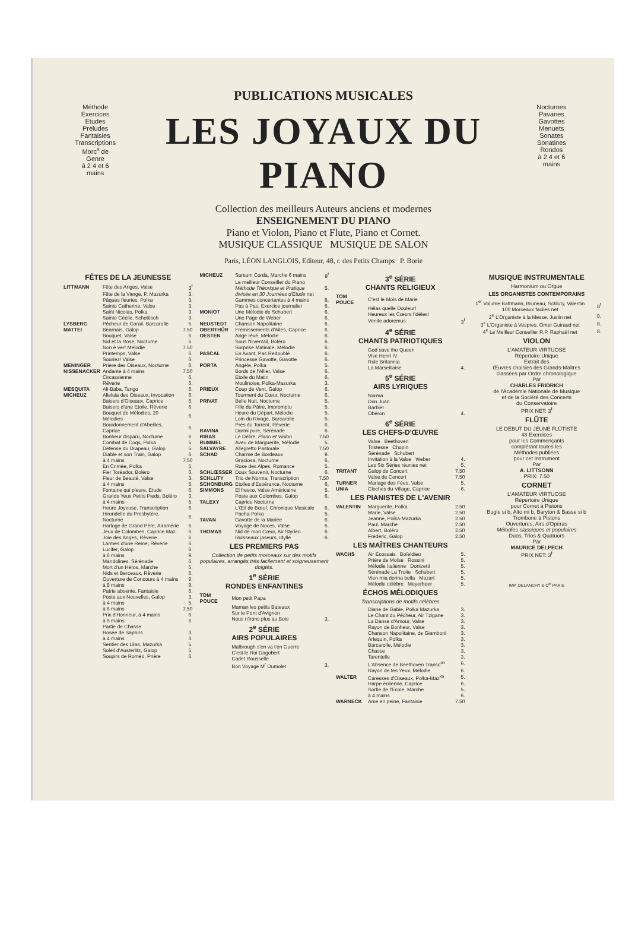PUBLICATIONS MUSICALES
Méthode
Exercices
Etudes
Préludes
Fantaisies
Transcriptions
Morc<sup>x</sup> de Genre
à 2 4 et 6 mains
LES JOYAUX DU PIANO
Collection des meilleurs Auteurs anciens et modernes
ENSEIGNEMENT DU PIANO
Piano et Violon, Piano et Flute, Piano et Cornet.
MUSIQUE CLASSIQUE MUSIQUE DE SALON
Nocturnes
Pavanes
Gavottes
Menuets
Sonates
Sonatines
Rondos
à 2 4 et 6 mains
Paris, LÉON LANGLOIS, Editeur, 48, r. des Petits Champs P. Borie
FÊTES DE LA JEUNESSE
| LITTMANN | Fête des Anges, Valse | 3<sup>f</sup> |
| | Fête de la Vierge, P. Mazurka | 3. |
| | Pâques fleuries, Polka | 3. |
| | Sainte Catherine, Valse | 3. |
| | Saint Nicolas, Polka | 3. |
| | Sainte Cécile, Schottisch | 3. |
| LYSBERG | Pêcheur de Corail, Barcarolle | 5. |
| MATTEI | Béarnais, Galop | 7.50 |
| | Bouquet, Valse | 6. |
| | Nid et la Rose, Nocturne | 5. |
| | Non è ver! Mélodie | 7.50 |
| | Printemps, Valse | 6. |
| | Souriez! Valse | 6. |
| MENINGER | Prière des Oiseaux, Nocturne | 6. |
| NISSENACKER | Andante à 4 mains | 7.50 |
| | Circassienne | 6. |
| | Rêverie | 6. |
| MESQUITA | Ali-Baba, Tango | 6. |
| MICHEUZ | Alleluia des Oiseaux, Invocation | 6. |
| | Baisers d'Oiseaux, Caprice | 6. |
| | Baisers d'une Etoile, Rêverie | 6. |
| | Bouquet de Mélodies, 20 Mélodies | 6. |
| | Bourdonnement d'Abeilles, Caprice | 6. |
| | Bonheur disparu, Nocturne | 6. |
| | Combat de Coqs, Polka | 5. |
| | Défense du Drapeau, Galop | 5. |
| | Diable et son Train, Galop | 6. |
| | à 4 mains | 7.50 |
| | En Crimée, Polka | 5. |
| | Fier Toréador, Boléro | 6. |
| | Fleur de Beauté, Valse | 3. |
| | à 4 mains | 5. |
| | Fontaine qui pleure, Etude | 6. |
| | Grands Yeux Petits Pieds, Boléro | 3. |
| | à 4 mains | 5. |
| | Heure Joyeuse, Transcription | 6. |
| | Hirondelle du Presbytère, Nocturne | 6. |
| | Horloge de Grand Père, Airamérie | 6. |
| | Jeux de Colombes, Caprice Maz. | 6. |
| | Joie des Anges, Rêverie | 6. |
| | Larmes d'une Reine, Rêverie | 6. |
| | Lucifer, Galop | 6. |
| | à 6 mains | 9. |
| | Mandolines, Sérénade | 6. |
| | Mort d'un Héros, Marche | 5. |
| | Nids et Berceaux, Rêverie | 6. |
| | Ouverture de Concours à 4 mains | 9. |
| | à 8 mains | 9. |
| | Patrie absente, Fantaisie | 6. |
| | Poste aux Nouvelles, Galop | 3. |
| | à 4 mains | 5. |
| | à 6 mains | 7.50 |
| | Prix d'Honneur, à 4 mains | 6. |
| | à 6 mains | 6. |
| | Partie de Chasse | |
| | Rosée de Saphirs | 3. |
| | à 4 mains | 3. |
| | Sentier des Lilas, Mazurka | 5. |
| | Soleil d'Austerlitz, Galop | 5. |
| | Soupirs de Roméo, Prière | 6. |
| MICHEUZ | Sursum Corda, Marche 6 mains | 9<sup>f</sup> |
| | Le meilleur Conseiller du Piano Méthode Théorique et Pratique divisée en 30 Journées d'Etude net | 5. |
| | Gammes concertantes à 4 mains | 8. |
| | Pas à Pas, Exercice journalier | 6. |
| MONIOT | Une Mélodie de Schubert | 6. |
| | Une Page de Weber | 6. |
| NEUSTEDT | Chanson Napolitaine | 6. |
| OBERTHÜR | Frémissements d'Ailes, Caprice | 6. |
| OESTEN | Ange rêvé, Mélodie | 6. |
| | Sous l'Eventail, Boléro | 6. |
| | Surprise Matinale, Mélodie | 6. |
| PASCAL | En Avant, Pas Redoublé | 6. |
| | Princesse Gavotte, Gavotte | 6. |
| PORTA | Angèle, Polka | 5. |
| | Bords de l'Allier, Valse | 6. |
| | Etoile du Matin | 6. |
| | Moulinoise, Polka-Mazurka | 3. |
| PRIEUX | Coup de Vent, Galop | 6. |
| | Tourment du Cœur, Nocturne | 6. |
| PRIVAT | Belle Nuit, Nocturne | 5. |
| | Fille du Pâtre, Impromptu | 5. |
| | Heure du Départ, Mélodie | 5. |
| | Loin du Rivage, Barcarolle | 5. |
| | Près du Torrent, Rêverie | 6. |
| RAVINA | Dormi pure, Sérénade | 6. |
| RIBAS | Le Délire, Piano et Violon | 7.50 |
| RUMMEL | Aveu de Marguerite, Mélodie | 5. |
| SALVAYRE | Allegretto Pastorale | 7.50 |
| SCHAD | Charme de Bordeaux | 9. |
| | Graciosa, Nocturne | 6. |
| | Rose des Alpes, Romance | 5. |
| SCHLŒSSER | Doux Souvenir, Nocturne | 6. |
| SCHLUTY | Trio de Norma, Transcription | 7.50 |
| SCHONBURG | Etoiles d'Espérance, Nocturne | 6. |
| SIMMONS | El fresco, Valse Américaine | 5. |
| | Poste aux Colombes, Galop | 6. |
| TALEXY | Caprice Nocturne | |
| | L'Œil de Bœuf, Chronique Musicale | 6. |
| | Pacha-Polka | 5. |
| TAVAN | Gavotte de la Mariée | 6. |
| | Voyage de Noces, Valse | 6. |
| THOMAS | Nid de mon Cœur, Air Styrien | 6. |
| | Ruisseaux jaseurs, Idylle | 6. |
LES PREMIERS PAS
Collection de petits morceaux sur des motifs populaires, arrangés très facilement et soigneusement doigtés.
1<sup>e</sup> SÉRIE
RONDES ENFANTINES
| TOM POUCE | Mon petit Papa | |
| | Maman les petits Bateaux | |
| | Sur le Pont d'Avignon | |
| | Nous n'irons plus au Bois | 3. |
2<sup>e</sup> SÉRIE
AIRS POPULAIRES
| | Malbrough s'en va t'en Guerre | |
| | C'est le Roi Dagobert | |
| | Cadet Rousselle | |
| | Bon Voyage M<sup>r</sup> Dumolet | 3. |
3<sup>e</sup> SÉRIE
CHANTS RELIGIEUX
| TOM POUCE | C'est le Mois de Marie | |
| | Hélas quelle Douleur! | |
| | Heureux les Cœurs fidèles! | |
| | Venite adoremus | 3<sup>f</sup> |
4<sup>e</sup> SÉRIE
CHANTS PATRIOTIQUES
| | God save the Queen | |
| | Vive Henri IV | |
| | Rule Britannia | |
| | La Marseillaise | 4. |
5<sup>e</sup> SÉRIE
AIRS LYRIQUES
| | Norma | |
| | Don Juan | |
| | Barbier | |
| | Obéron | 4. |
6<sup>e</sup> SÉRIE
LES CHEFS-D'ŒUVRE
| | Valse Beethoven | |
| | Tristesse Chopin | |
| | Sérénade Schubert | |
| | Invitation à la Valse Weber | 4. |
| | Les Six Séries réunies net | 5. |
| TRITANT | Galop de Concert | 7.50 |
| | Valse de Concert | 7.50 |
| TURNER | Mariage des Fées, Valse | 5. |
| UNIA | Cloches du Village, Caprice | 6. |
LES PIANISTES DE L'AVENIR
| VALENTIN | Marguerite, Polka | 2.50 |
| | Marie, Valse | 2.50 |
| | Jeanne, Polka-Mazurka | 2.50 |
| | Paul, Marche | 2.50 |
| | Albert, Boléro | 2.50 |
| | Frédéric, Galop | 2.50 |
LES MAÎTRES CHANTEURS
| WACHS | Air Écossais Boïeldieu | 5. |
| | Prière de Moïse Rossini | 5. |
| | Mélodie Italienne Donizetti | 5. |
| | Sérénade La Truite Schubert | 5. |
| | Vien mia dorina bella Mozart | 5. |
| | Mélodie célèbre Meyerbeer | 5. |
ÉCHOS MÉLODIQUES
Transcriptions de motifs célèbres
| | Diane de Gabie, Polka Mazurka | 3. |
| | Le Chant du Pêcheur, Air Tzigane | 3. |
| | La Danse d'Amour, Valse | 3. |
| | Rayon de Bonheur, Valse | 3. |
| | Chanson Napolitaine, de Giamboni | 3. |
| | Arlequin, Polka | 3. |
| | Barcarolle, Mélodie | 3. |
| | Chasse | 3. |
| | Tarentelle | 3. |
| | L'Absence de Beethoven Transc<sup>on</sup> | 6. |
| | Rayon de tes Yeux, Mélodie | 6. |
| WALTER | Caresses d'Oiseaux, Polka-Maz<sup>ka</sup> | 5. |
| | Harpe éolienne, Caprice | 6. |
| | Sortie de l'Ecole, Marche | 5. |
| | à 4 mains | 6. |
| WARNECK | Ame en peine, Fantaisie | 7.50 |
MUSIQUE INSTRUMENTALE
Harmonium ou Orgue
LES ORGANISTES CONTEMPORAINS
| 1<sup>er</sup> Volume Battmann, Bruneau, Schluty, Valentin 100 Morceaux faciles net | 8<sup>f</sup> |
| 2<sup>e</sup> L'Organiste à la Messe. Justin net | 8. |
| 3<sup>e</sup> L'Organiste à Vespres. Omer Guiraud net | 8. |
| 4<sup>e</sup> Le Meilleur Conseiller R.P. Raphaël net | 8. |
VIOLON
L'AMATEUR VIRTUOSE
Répertoire Unique
Extrait des
Œuvres choisies des Grands-Maitres
classées par Ordre chronologique
Par
CHARLES FRIDRICH
de l'Académie Nationale de Musique
et de la Société des Concerts
du Conservatoire
PRIX NET: 3<sup>f</sup>
FLÛTE
LE DÉBUT DU JEUNE FLÛTISTE
48 Exercices
pour les Commençants
complétant toutes les
Méthodes publiées
pour cet Instrument
Par
A. LITTSONN
PRIX: 7.50
CORNET
L'AMATEUR VIRTUOSE
Répertoire Unique
pour Cornet à Pistons
Bugle si b, Alto mi b, Baryton & Basse si b
Trombone à Pistons
Ouvertures, Airs d'Opéras
Mélodies classiques et populaires
Duos, Trios & Quatuors
Par
MAURICE DELPECH
PRIX NET: 3<sup>f</sup>
IMP. DELANCHY & C<sup>ie</sup> PARIS